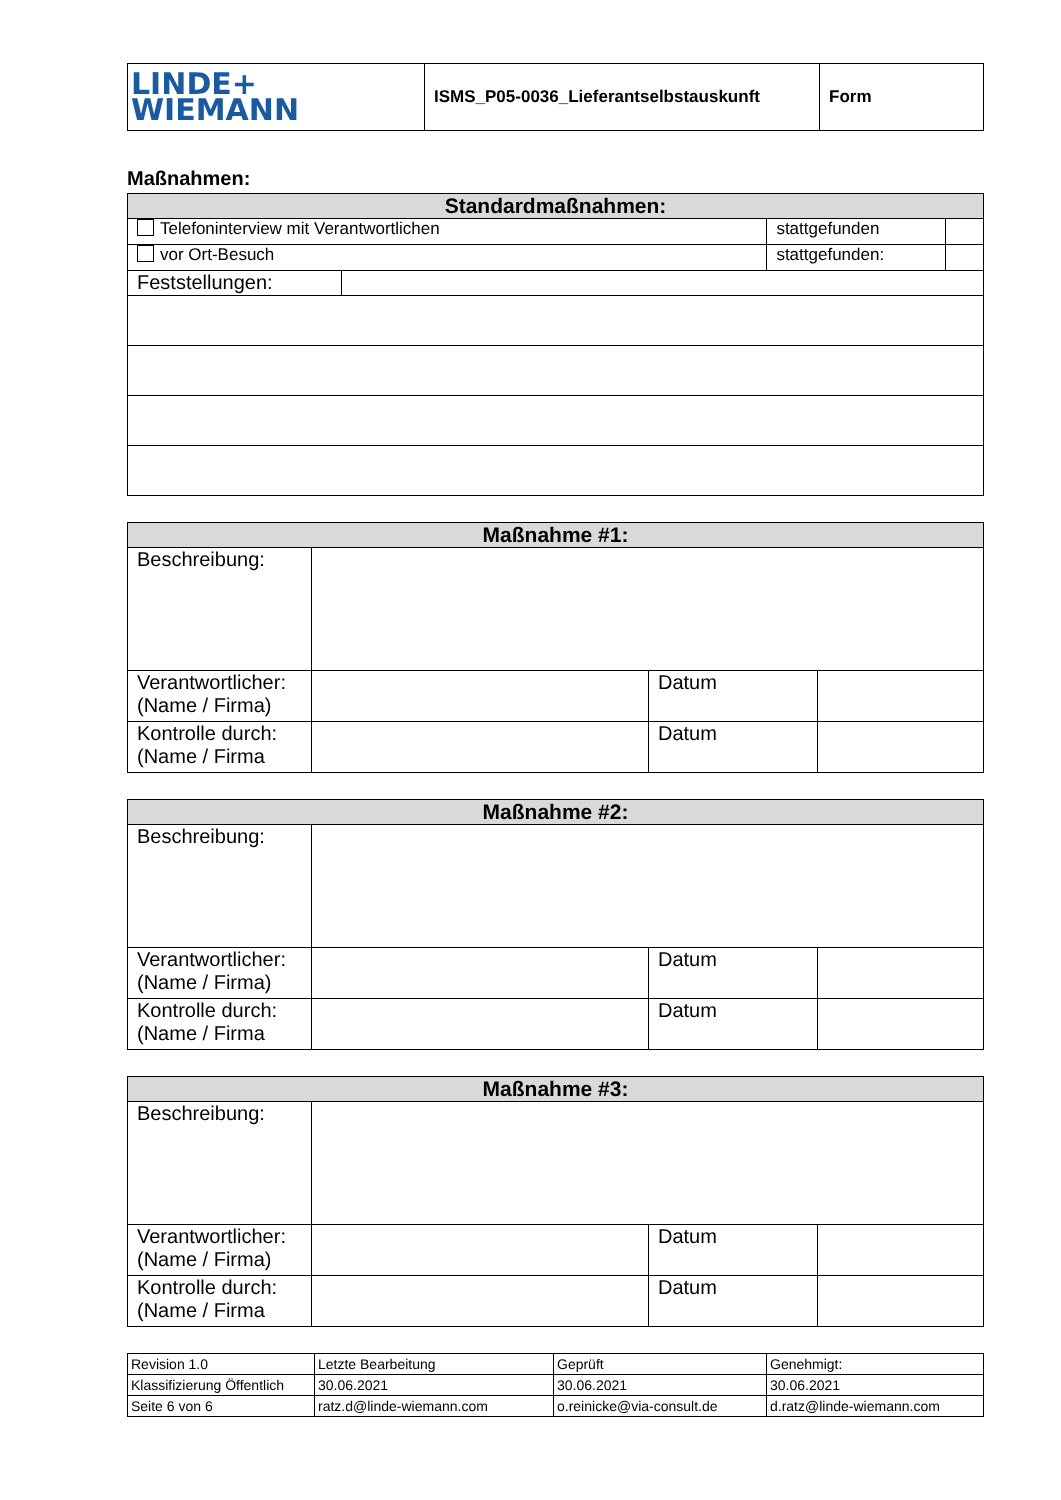| LINDE+ WIEMANN | ISMS_P05-0036_Lieferantselbstauskunft | Form |
Maßnahmen:
| Standardmaßnahmen: | | | |
| --- | --- | --- | --- |
| Telefoninterview mit Verantwortlichen | | stattgefunden | |
| vor Ort-Besuch | | stattgefunden: | |
| Feststellungen: | | | |
| Maßnahme #1: | | | |
| --- | --- | --- | --- |
| Beschreibung: | | | |
| Verantwortlicher: (Name / Firma) | | Datum | |
| Kontrolle durch: (Name / Firma | | Datum | |
| Maßnahme #2: | | | |
| --- | --- | --- | --- |
| Beschreibung: | | | |
| Verantwortlicher: (Name / Firma) | | Datum | |
| Kontrolle durch: (Name / Firma | | Datum | |
| Maßnahme #3: | | | |
| --- | --- | --- | --- |
| Beschreibung: | | | |
| Verantwortlicher: (Name / Firma) | | Datum | |
| Kontrolle durch: (Name / Firma | | Datum | |
| Revision 1.0 | Letzte Bearbeitung | Geprüft | Genehmigt: |
| Klassifizierung Öffentlich | 30.06.2021 | 30.06.2021 | 30.06.2021 |
| Seite 6 von 6 | ratz.d@linde-wiemann.com | o.reinicke@via-consult.de | d.ratz@linde-wiemann.com |